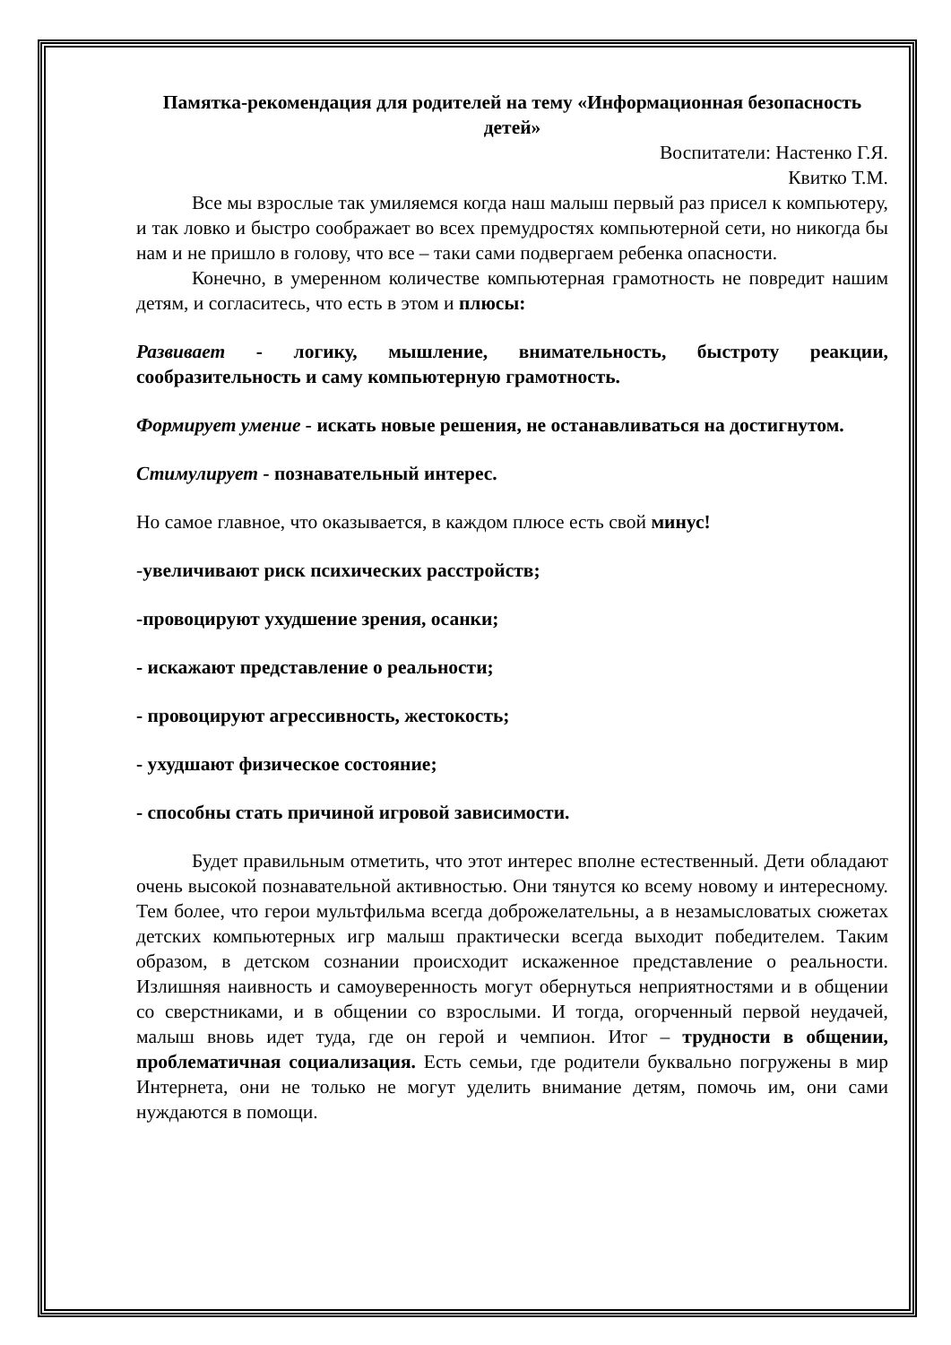Памятка-рекомендация для родителей на тему «Информационная безопасность детей»
Воспитатели: Настенко Г.Я.
Квитко Т.М.
Все мы взрослые так умиляемся когда наш малыш первый раз присел к компьютеру, и так ловко и быстро соображает во всех премудростях компьютерной сети, но никогда бы нам и не пришло в голову, что все – таки сами подвергаем ребенка опасности.
Конечно, в умеренном количестве компьютерная грамотность не повредит нашим детям, и согласитесь, что есть в этом и плюсы:
Развивает - логику, мышление, внимательность, быстроту реакции, сообразительность и саму компьютерную грамотность.
Формирует умение - искать новые решения, не останавливаться на достигнутом.
Стимулирует - познавательный интерес.
Но самое главное, что оказывается, в каждом плюсе есть свой минус!
-увеличивают риск психических расстройств;
-провоцируют ухудшение зрения, осанки;
- искажают представление о реальности;
- провоцируют агрессивность, жестокость;
- ухудшают физическое состояние;
- способны стать причиной игровой зависимости.
Будет правильным отметить, что этот интерес вполне естественный. Дети обладают очень высокой познавательной активностью. Они тянутся ко всему новому и интересному. Тем более, что герои мультфильма всегда доброжелательны, а в незамысловатых сюжетах детских компьютерных игр малыш практически всегда выходит победителем. Таким образом, в детском сознании происходит искаженное представление о реальности. Излишняя наивность и самоуверенность могут обернуться неприятностями и в общении со сверстниками, и в общении со взрослыми. И тогда, огорченный первой неудачей, малыш вновь идет туда, где он герой и чемпион. Итог – трудности в общении, проблематичная социализация. Есть семьи, где родители буквально погружены в мир Интернета, они не только не могут уделить внимание детям, помочь им, они сами нуждаются в помощи.